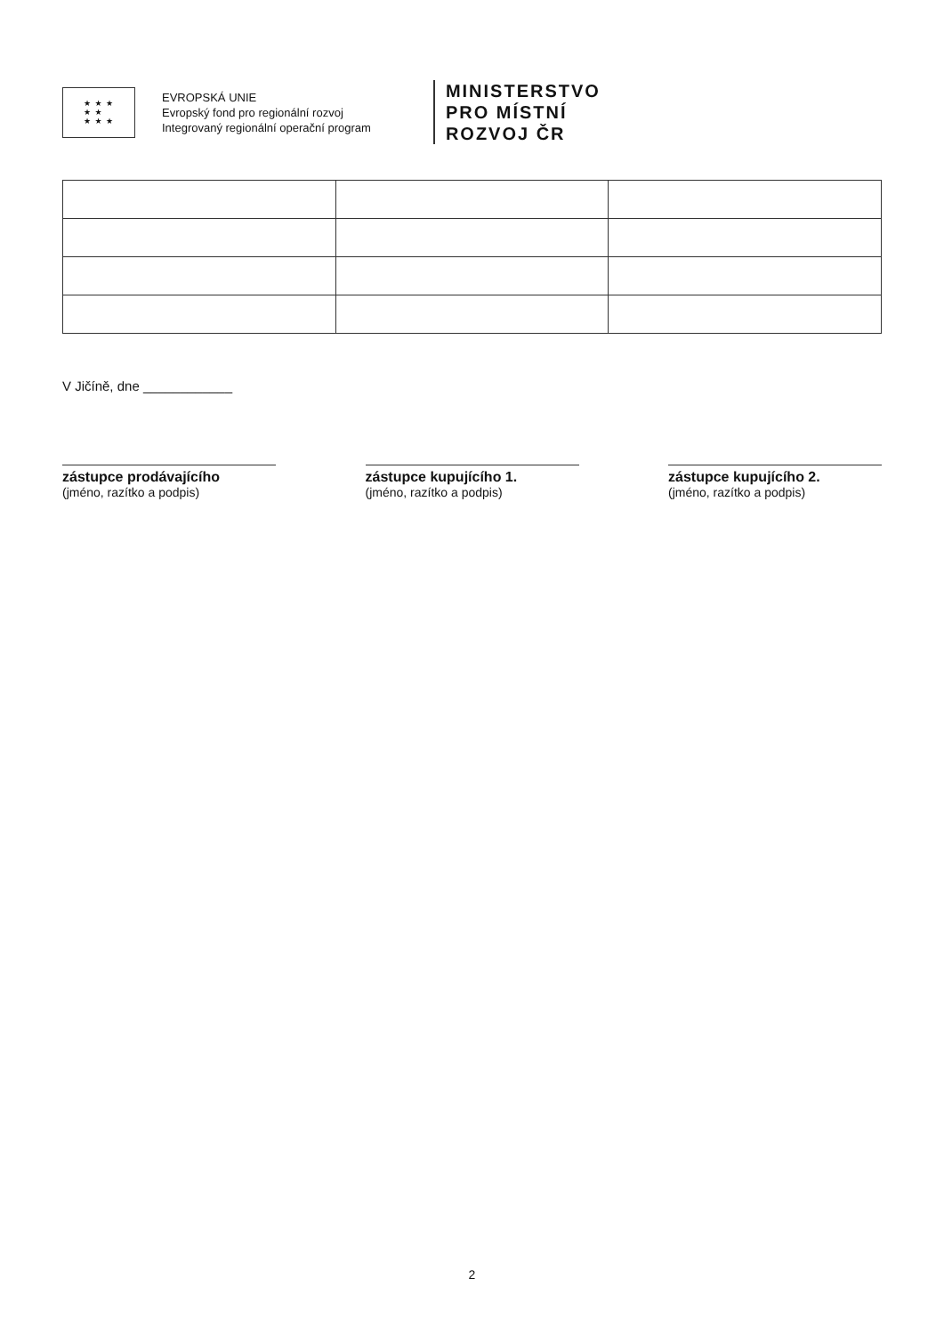★ ★ ★
★ ★
★ ★ ★
EVROPSKÁ UNIE
Evropský fond pro regionální rozvoj
Integrovaný regionální operační program
MINISTERSTVO
PRO MÍSTNÍ
ROZVOJ ČR
V Jičíně, dne ____________
zástupce prodávajícího
(jméno, razítko a podpis)
zástupce kupujícího 1.
(jméno, razítko a podpis)
zástupce kupujícího 2.
(jméno, razítko a podpis)
2